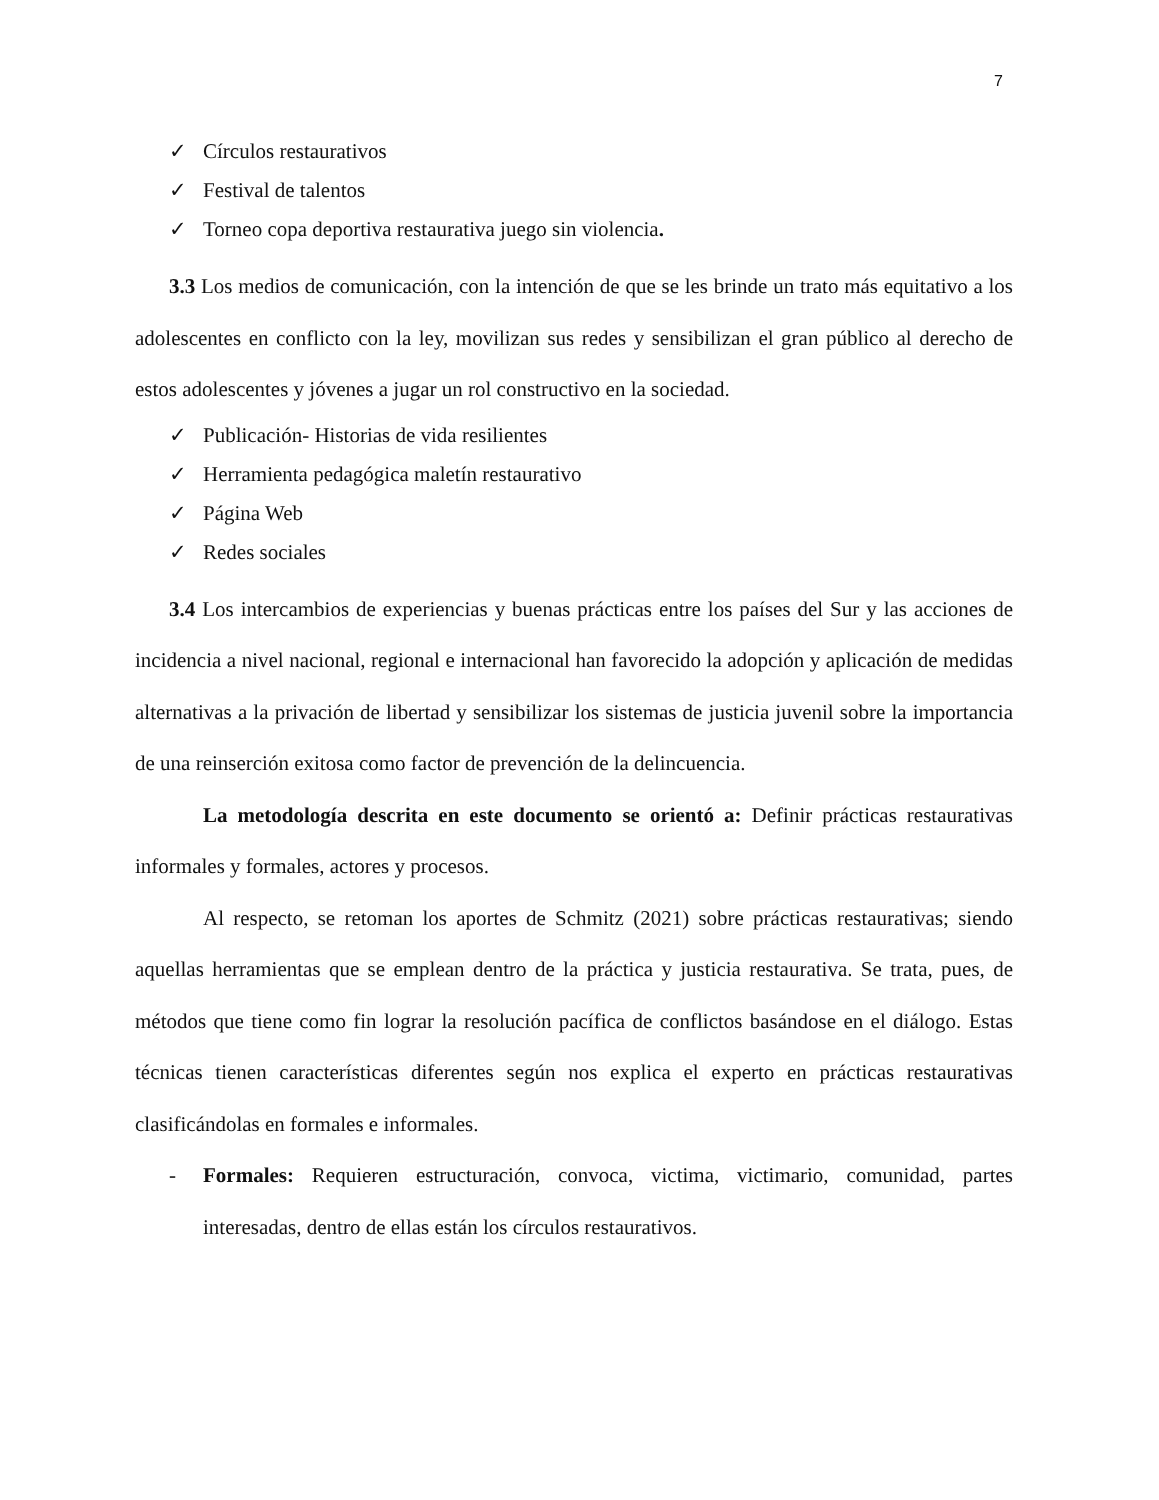7
✓ Círculos restaurativos
✓ Festival de talentos
✓ Torneo copa deportiva restaurativa juego sin violencia.
3.3 Los medios de comunicación, con la intención de que se les brinde un trato más equitativo a los adolescentes en conflicto con la ley, movilizan sus redes y sensibilizan el gran público al derecho de estos adolescentes y jóvenes a jugar un rol constructivo en la sociedad.
✓ Publicación- Historias de vida resilientes
✓ Herramienta pedagógica maletín restaurativo
✓ Página Web
✓ Redes sociales
3.4 Los intercambios de experiencias y buenas prácticas entre los países del Sur y las acciones de incidencia a nivel nacional, regional e internacional han favorecido la adopción y aplicación de medidas alternativas a la privación de libertad y sensibilizar los sistemas de justicia juvenil sobre la importancia de una reinserción exitosa como factor de prevención de la delincuencia.
La metodología descrita en este documento se orientó a: Definir prácticas restaurativas informales y formales, actores y procesos.
Al respecto, se retoman los aportes de Schmitz (2021) sobre prácticas restaurativas; siendo aquellas herramientas que se emplean dentro de la práctica y justicia restaurativa. Se trata, pues, de métodos que tiene como fin lograr la resolución pacífica de conflictos basándose en el diálogo. Estas técnicas tienen características diferentes según nos explica el experto en prácticas restaurativas clasificándolas en formales e informales.
- Formales: Requieren estructuración, convoca, victima, victimario, comunidad, partes interesadas, dentro de ellas están los círculos restaurativos.